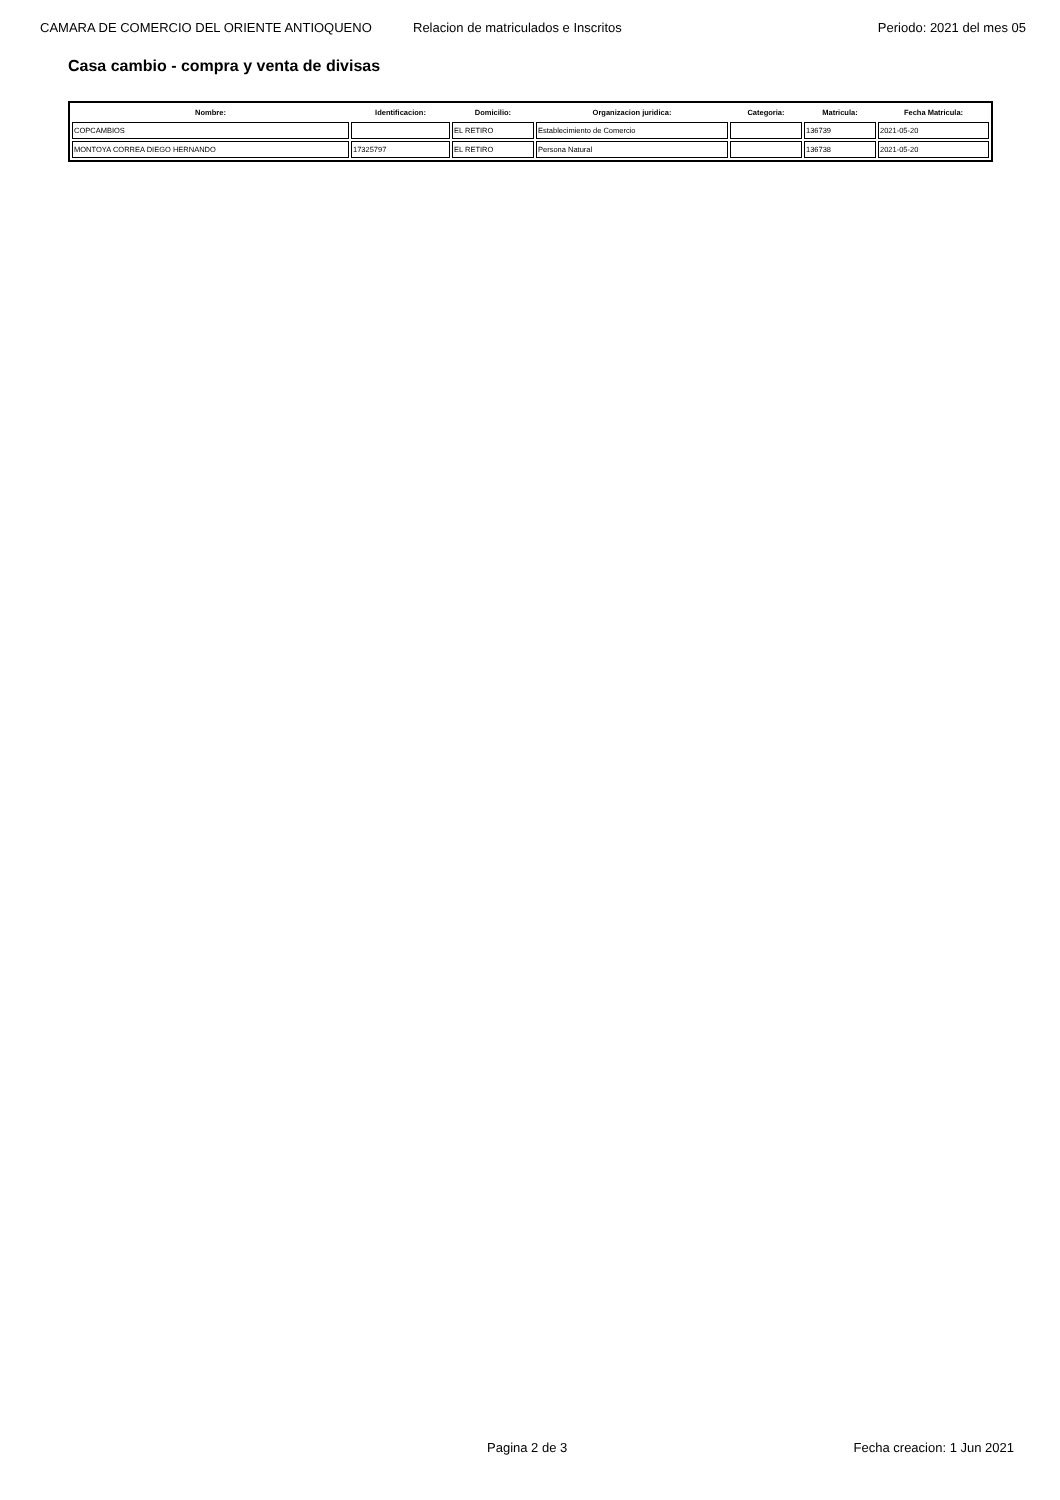CAMARA DE COMERCIO DEL ORIENTE ANTIOQUENO Relacion de matriculados e Inscritos Periodo: 2021 del mes 05
Casa cambio - compra y venta de divisas
| Nombre: | Identificacion: | Domicilio: | Organizacion juridica: | Categoria: | Matricula: | Fecha Matricula: |
| --- | --- | --- | --- | --- | --- | --- |
| COPCAMBIOS | | EL RETIRO | Establecimiento de Comercio | | 136739 | 2021-05-20 |
| MONTOYA CORREA DIEGO HERNANDO | 17325797 | EL RETIRO | Persona Natural | | 136738 | 2021-05-20 |
Pagina 2 de 3 Fecha creacion: 1 Jun 2021